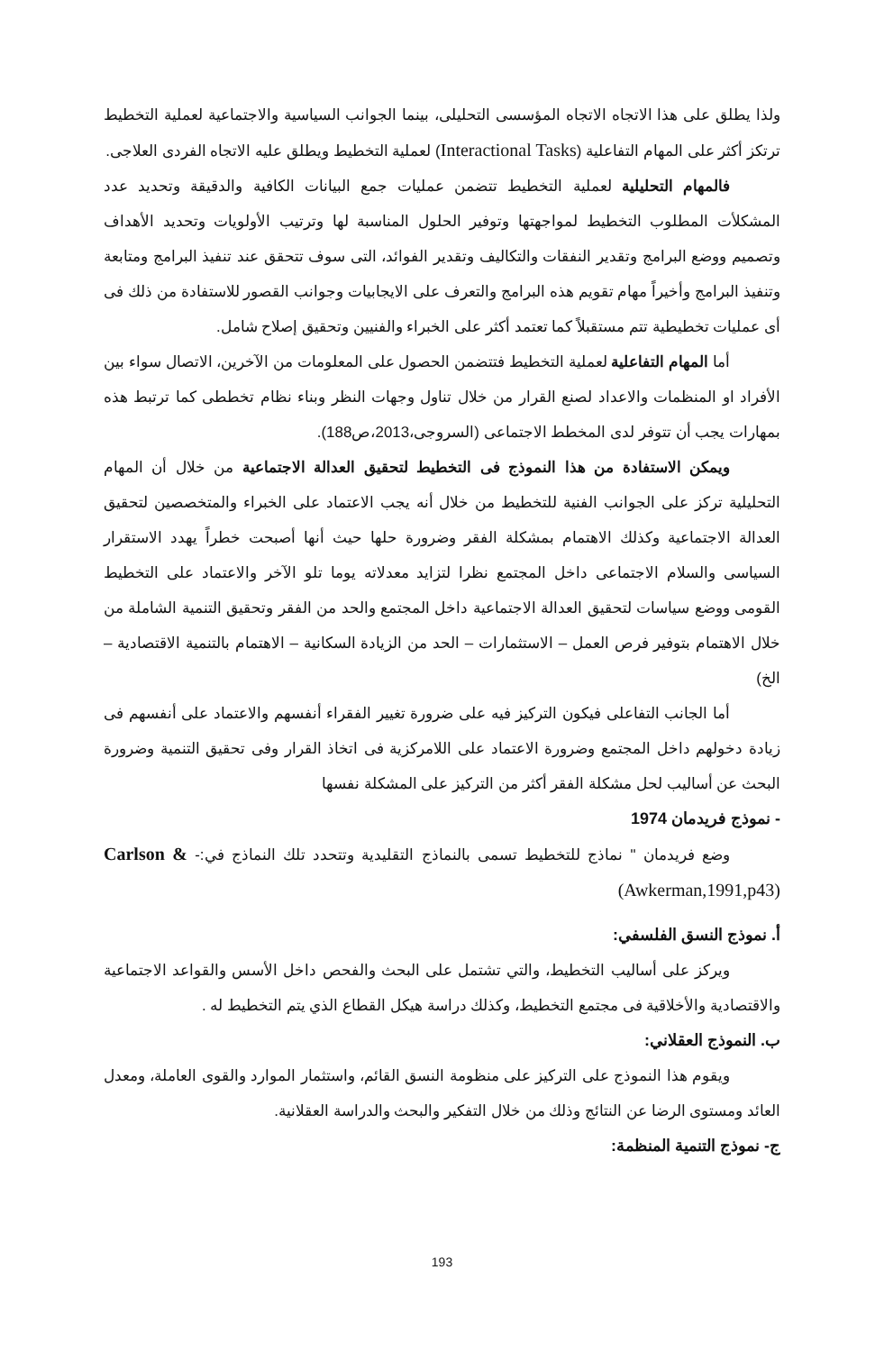ولذا يطلق على هذا الاتجاه الاتجاه المؤسسى التحليلى، بينما الجوانب السياسية والاجتماعية لعملية التخطيط ترتكز أكثر على المهام التفاعلية (Interactional Tasks) لعملية التخطيط ويطلق عليه الاتجاه الفردى العلاجى.
فالمهام التحليلية لعملية التخطيط تتضمن عمليات جمع البيانات الكافية والدقيقة وتحديد عدد المشكلأت المطلوب التخطيط لمواجهتها وتوفير الحلول المناسبة لها وترتيب الأولويات وتحديد الأهداف وتصميم ووضع البرامج وتقدير النفقات والتكاليف وتقدير الفوائد، التى سوف تتحقق عند تنفيذ البرامج ومتابعة وتنفيذ البرامج وأخيراً مهام تقويم هذه البرامج والتعرف على الايجابيات وجوانب القصور للاستفادة من ذلك فى أى عمليات تخطيطية تتم مستقبلاً كما تعتمد أكثر على الخبراء والفنيين وتحقيق إصلاح شامل.
أما المهام التفاعلية لعملية التخطيط فتتضمن الحصول على المعلومات من الآخرين، الاتصال سواء بين الأفراد او المنظمات والاعداد لصنع القرار من خلال تناول وجهات النظر وبناء نظام تخططى كما ترتبط هذه بمهارات يجب أن تتوفر لدى المخطط الاجتماعى (السروجى،2013،ص188).
ويمكن الاستفادة من هذا النموذج فى التخطيط لتحقيق العدالة الاجتماعية من خلال أن المهام التحليلية تركز على الجوانب الفنية للتخطيط من خلال أنه يجب الاعتماد على الخبراء والمتخصصين لتحقيق العدالة الاجتماعية وكذلك الاهتمام بمشكلة الفقر وضرورة حلها حيث أنها أصبحت خطراً يهدد الاستقرار السياسى والسلام الاجتماعى داخل المجتمع نظرا لتزايد معدلاته يوما تلو الآخر والاعتماد على التخطيط القومى ووضع سياسات لتحقيق العدالة الاجتماعية داخل المجتمع والحد من الفقر وتحقيق التنمية الشاملة من خلال الاهتمام بتوفير فرص العمل – الاستثمارات – الحد من الزيادة السكانية – الاهتمام بالتنمية الاقتصادية – الخ)
أما الجانب التفاعلى فيكون التركيز فيه على ضرورة تغيير الفقراء أنفسهم والاعتماد على أنفسهم فى زيادة دخولهم داخل المجتمع وضرورة الاعتماد على اللامركزية فى اتخاذ القرار وفى تحقيق التنمية وضرورة البحث عن أساليب لحل مشكلة الفقر أكثر من التركيز على المشكلة نفسها
- نموذج فريدمان 1974
وضع فريدمان " نماذج للتخطيط تسمى بالنماذج التقليدية وتتحدد تلك النماذج في:- Carlson & (Awkerman,1991,p43)
أ. نموذج النسق الفلسفي:
ويركز على أساليب التخطيط، والتي تشتمل على البحث والفحص داخل الأسس والقواعد الاجتماعية والاقتصادية والأخلاقية فى مجتمع التخطيط، وكذلك دراسة هيكل القطاع الذي يتم التخطيط له .
ب. النموذج العقلاني:
ويقوم هذا النموذج على التركيز على منظومة النسق القائم، واستثمار الموارد والقوى العاملة، ومعدل العائد ومستوى الرضا عن النتائج وذلك من خلال التفكير والبحث والدراسة العقلانية.
ج- نموذج التنمية المنظمة:
193